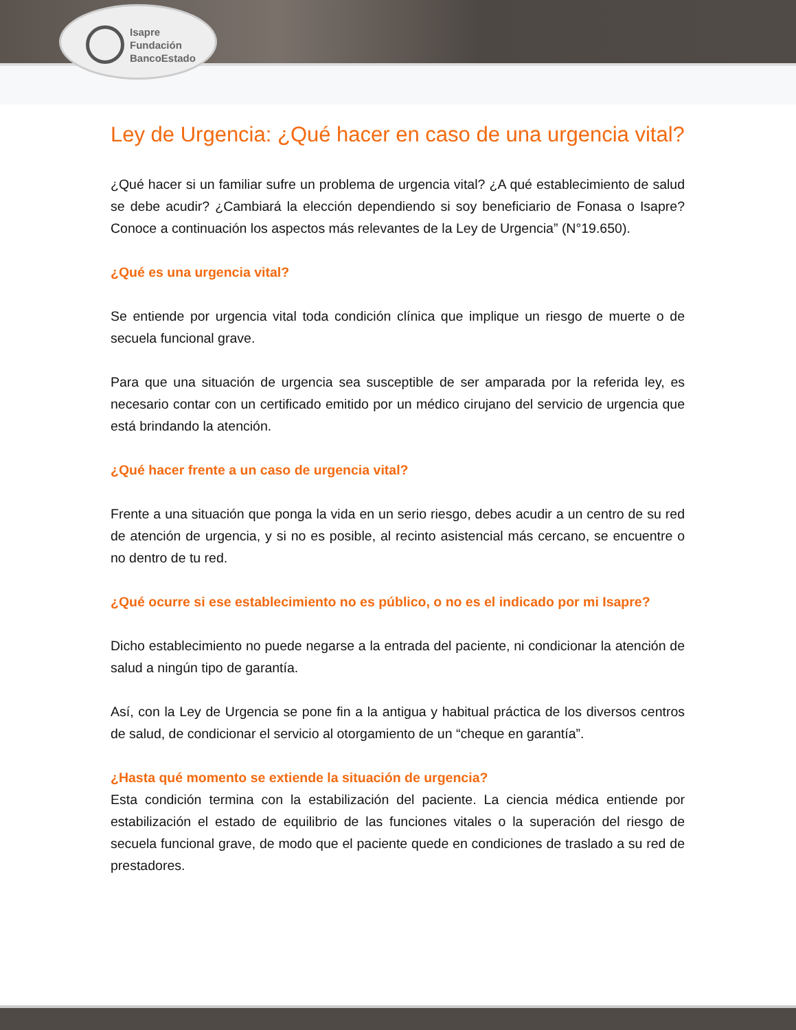Isapre
Fundación
BancoEstado
Ley de Urgencia: ¿Qué hacer en caso de una urgencia vital?
¿Qué hacer si un familiar sufre un problema de urgencia vital? ¿A qué establecimiento de salud se debe acudir? ¿Cambiará la elección dependiendo si soy beneficiario de Fonasa o Isapre? Conoce a continuación los aspectos más relevantes de la Ley de Urgencia” (N°19.650).
¿Qué es una urgencia vital?
Se entiende por urgencia vital toda condición clínica que implique un riesgo de muerte o de secuela funcional grave.
Para que una situación de urgencia sea susceptible de ser amparada por la referida ley, es necesario contar con un certificado emitido por un médico cirujano del servicio de urgencia que está brindando la atención.
¿Qué hacer frente a un caso de urgencia vital?
Frente a una situación que ponga la vida en un serio riesgo, debes acudir a un centro de su red de atención de urgencia, y si no es posible, al recinto asistencial más cercano, se encuentre o no dentro de tu red.
¿Qué ocurre si ese establecimiento no es público, o no es el indicado por mi Isapre?
Dicho establecimiento no puede negarse a la entrada del paciente, ni condicionar la atención de salud a ningún tipo de garantía.
Así, con la Ley de Urgencia se pone fin a la antigua y habitual práctica de los diversos centros de salud, de condicionar el servicio al otorgamiento de un “cheque en garantía”.
¿Hasta qué momento se extiende la situación de urgencia?
Esta condición termina con la estabilización del paciente. La ciencia médica entiende por estabilización el estado de equilibrio de las funciones vitales o la superación del riesgo de secuela funcional grave, de modo que el paciente quede en condiciones de traslado a su red de prestadores.